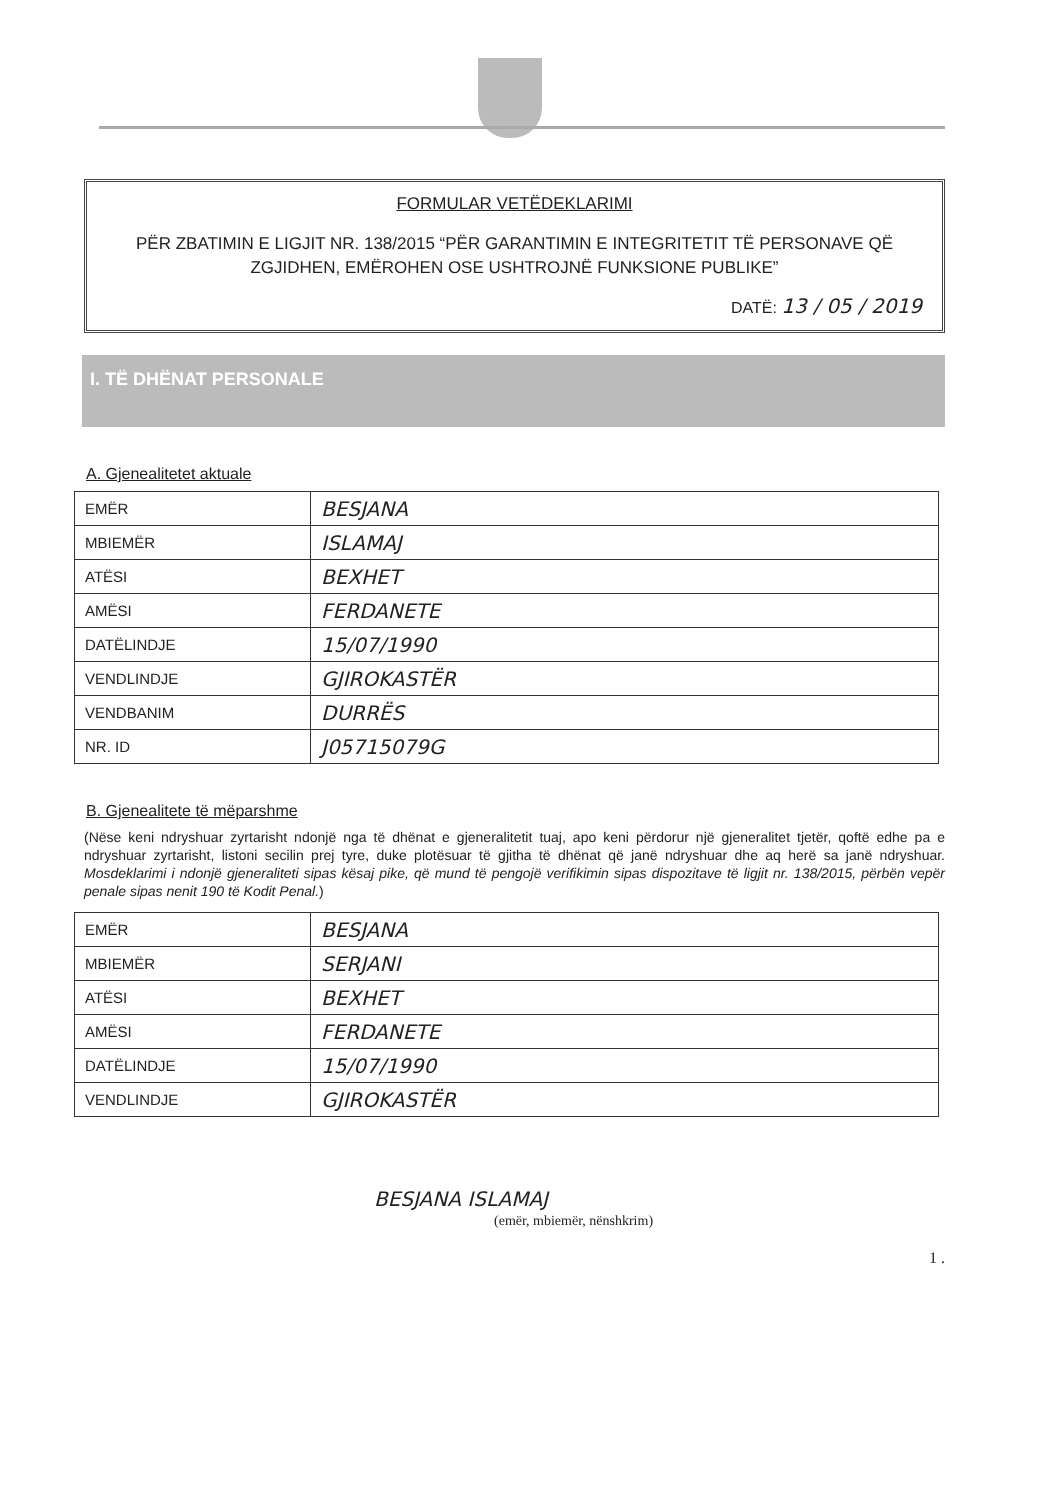FORMULAR VETËDEKLARIMI
PËR ZBATIMIN E LIGJIT NR. 138/2015 “PËR GARANTIMIN E INTEGRITETIT TË PERSONAVE QË ZGJIDHEN, EMËROHEN OSE USHTROJNË FUNKSIONE PUBLIKE”
DATË: 13 / 05 / 2019
I. TË DHËNAT PERSONALE
A. Gjenealitetet aktuale
| EMËR | BESJANA |
| MBIEMËR | ISLAMAJ |
| ATËSI | BEXHET |
| AMËSI | FERDANETE |
| DATËLINDJE | 15/07/1990 |
| VENDLINDJE | GJIROKASTËR |
| VENDBANIM | DURRËS |
| NR. ID | J05715079G |
B. Gjenealitete të mëparshme
(Nëse keni ndryshuar zyrtarisht ndonjë nga të dhënat e gjeneralitetit tuaj, apo keni përdorur një gjeneralitet tjetër, qoftë edhe pa e ndryshuar zyrtarisht, listoni secilin prej tyre, duke plotësuar të gjitha të dhënat që janë ndryshuar dhe aq herë sa janë ndryshuar. Mosdeklarimi i ndonjë gjeneraliteti sipas kësaj pike, që mund të pengojë verifikimin sipas dispozitave të ligjit nr. 138/2015, përbën vepër penale sipas nenit 190 të Kodit Penal.)
| EMËR | BESJANA |
| MBIEMËR | SERJANI |
| ATËSI | BEXHET |
| AMËSI | FERDANETE |
| DATËLINDJE | 15/07/1990 |
| VENDLINDJE | GJIROKASTËR |
BESJANA ISLAMAJ
(emër, mbiemër, nënshkrim)
1 .